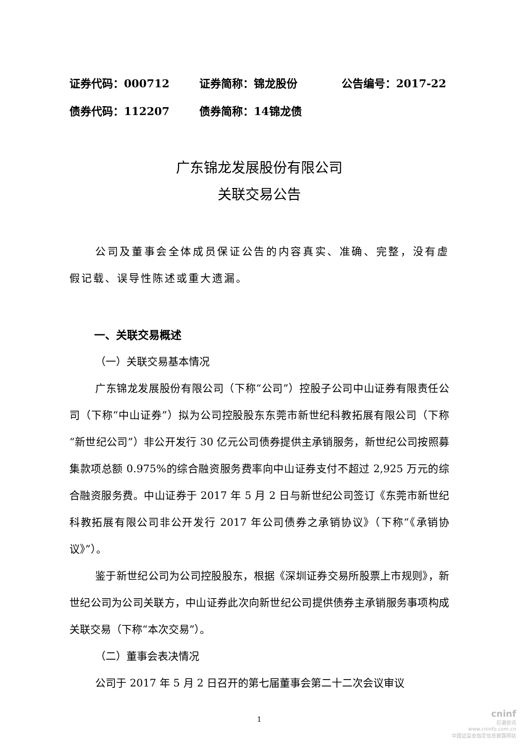证券代码：000712 证券简称：锦龙股份 公告编号：2017-22
债券代码：112207 债券简称：14锦龙债
广东锦龙发展股份有限公司
关联交易公告
公司及董事会全体成员保证公告的内容真实、准确、完整，没有虚假记载、误导性陈述或重大遗漏。
一、关联交易概述
（一）关联交易基本情况
广东锦龙发展股份有限公司（下称“公司”）控股子公司中山证券有限责任公司（下称“中山证券”）拟为公司控股股东东莞市新世纪科教拓展有限公司（下称“新世纪公司”）非公开发行 30 亿元公司债券提供主承销服务，新世纪公司按照募集款项总额 0.975%的综合融资服务费率向中山证券支付不超过 2,925 万元的综合融资服务费。中山证券于 2017 年 5 月 2 日与新世纪公司签订《东莞市新世纪科教拓展有限公司非公开发行 2017 年公司债券之承销协议》（下称“《承销协议》”）。
鉴于新世纪公司为公司控股股东，根据《深圳证券交易所股票上市规则》，新世纪公司为公司关联方，中山证券此次向新世纪公司提供债券主承销服务事项构成关联交易（下称“本次交易”）。
（二）董事会表决情况
公司于 2017 年 5 月 2 日召开的第七届董事会第二十二次会议审议
1
cninf
巨潮资讯
www.cninfo.com.cn
中国证监会指定信息披露网站